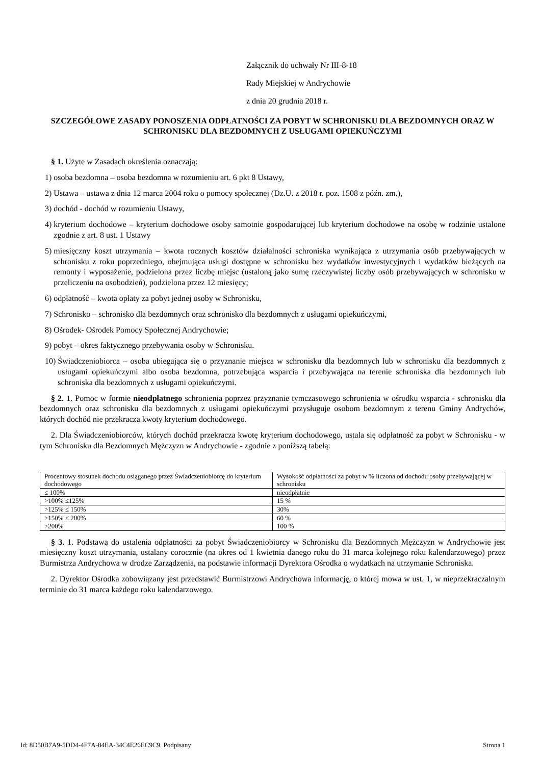Załącznik do uchwały Nr III-8-18
Rady Miejskiej w Andrychowie
z dnia 20 grudnia 2018 r.
SZCZEGÓŁOWE ZASADY PONOSZENIA ODPŁATNOŚCI ZA POBYT W SCHRONISKU DLA BEZDOMNYCH ORAZ W SCHRONISKU DLA BEZDOMNYCH Z USŁUGAMI OPIEKUŃCZYMI
§ 1. Użyte w Zasadach określenia oznaczają:
1) osoba bezdomna – osoba bezdomna w rozumieniu art. 6 pkt 8 Ustawy,
2) Ustawa – ustawa z dnia 12 marca 2004 roku o pomocy społecznej (Dz.U. z 2018 r. poz. 1508 z późn. zm.),
3) dochód - dochód w rozumieniu Ustawy,
4) kryterium dochodowe – kryterium dochodowe osoby samotnie gospodarującej lub kryterium dochodowe na osobę w rodzinie ustalone zgodnie z art. 8 ust. 1 Ustawy
5) miesięczny koszt utrzymania – kwota rocznych kosztów działalności schroniska wynikająca z utrzymania osób przebywających w schronisku z roku poprzedniego, obejmująca usługi dostępne w schronisku bez wydatków inwestycyjnych i wydatków bieżących na remonty i wyposażenie, podzielona przez liczbę miejsc (ustaloną jako sumę rzeczywistej liczby osób przebywających w schronisku w przeliczeniu na osobodzień), podzielona przez 12 miesięcy;
6) odpłatność – kwota opłaty za pobyt jednej osoby w Schronisku,
7) Schronisko – schronisko dla bezdomnych oraz schronisko dla bezdomnych z usługami opiekuńczymi,
8) Ośrodek- Ośrodek Pomocy Społecznej Andrychowie;
9) pobyt – okres faktycznego przebywania osoby w Schronisku.
10) Świadczeniobiorca – osoba ubiegająca się o przyznanie miejsca w schronisku dla bezdomnych lub w schronisku dla bezdomnych z usługami opiekuńczymi albo osoba bezdomna, potrzebująca wsparcia i przebywająca na terenie schroniska dla bezdomnych lub schroniska dla bezdomnych z usługami opiekuńczymi.
§ 2. 1. Pomoc w formie nieodpłatnego schronienia poprzez przyznanie tymczasowego schronienia w ośrodku wsparcia - schronisku dla bezdomnych oraz schronisku dla bezdomnych z usługami opiekuńczymi przysługuje osobom bezdomnym z terenu Gminy Andrychów, których dochód nie przekracza kwoty kryterium dochodowego.
2. Dla Świadczeniobiorców, których dochód przekracza kwotę kryterium dochodowego, ustala się odpłatność za pobyt w Schronisku - w tym Schronisku dla Bezdomnych Mężczyzn w Andrychowie - zgodnie z poniższą tabelą:
| Procentowy stosunek dochodu osiąganego przez Świadczeniobiorcę do kryterium dochodowego | Wysokość odpłatności za pobyt w % liczona od dochodu osoby przebywającej w schronisku |
| ≤ 100% | nieodpłatnie |
| >100% ≤125% | 15 % |
| >125% ≤ 150% | 30% |
| >150% ≤ 200% | 60 % |
| >200% | 100 % |
§ 3. 1. Podstawą do ustalenia odpłatności za pobyt Świadczeniobiorcy w Schronisku dla Bezdomnych Mężczyzn w Andrychowie jest miesięczny koszt utrzymania, ustalany corocznie (na okres od 1 kwietnia danego roku do 31 marca kolejnego roku kalendarzowego) przez Burmistrza Andrychowa w drodze Zarządzenia, na podstawie informacji Dyrektora Ośrodka o wydatkach na utrzymanie Schroniska.
2. Dyrektor Ośrodka zobowiązany jest przedstawić Burmistrzowi Andrychowa informację, o której mowa w ust. 1, w nieprzekraczalnym terminie do 31 marca każdego roku kalendarzowego.
Id: 8D50B7A9-5DD4-4F7A-84EA-34C4E26EC9C9. Podpisany Strona 1